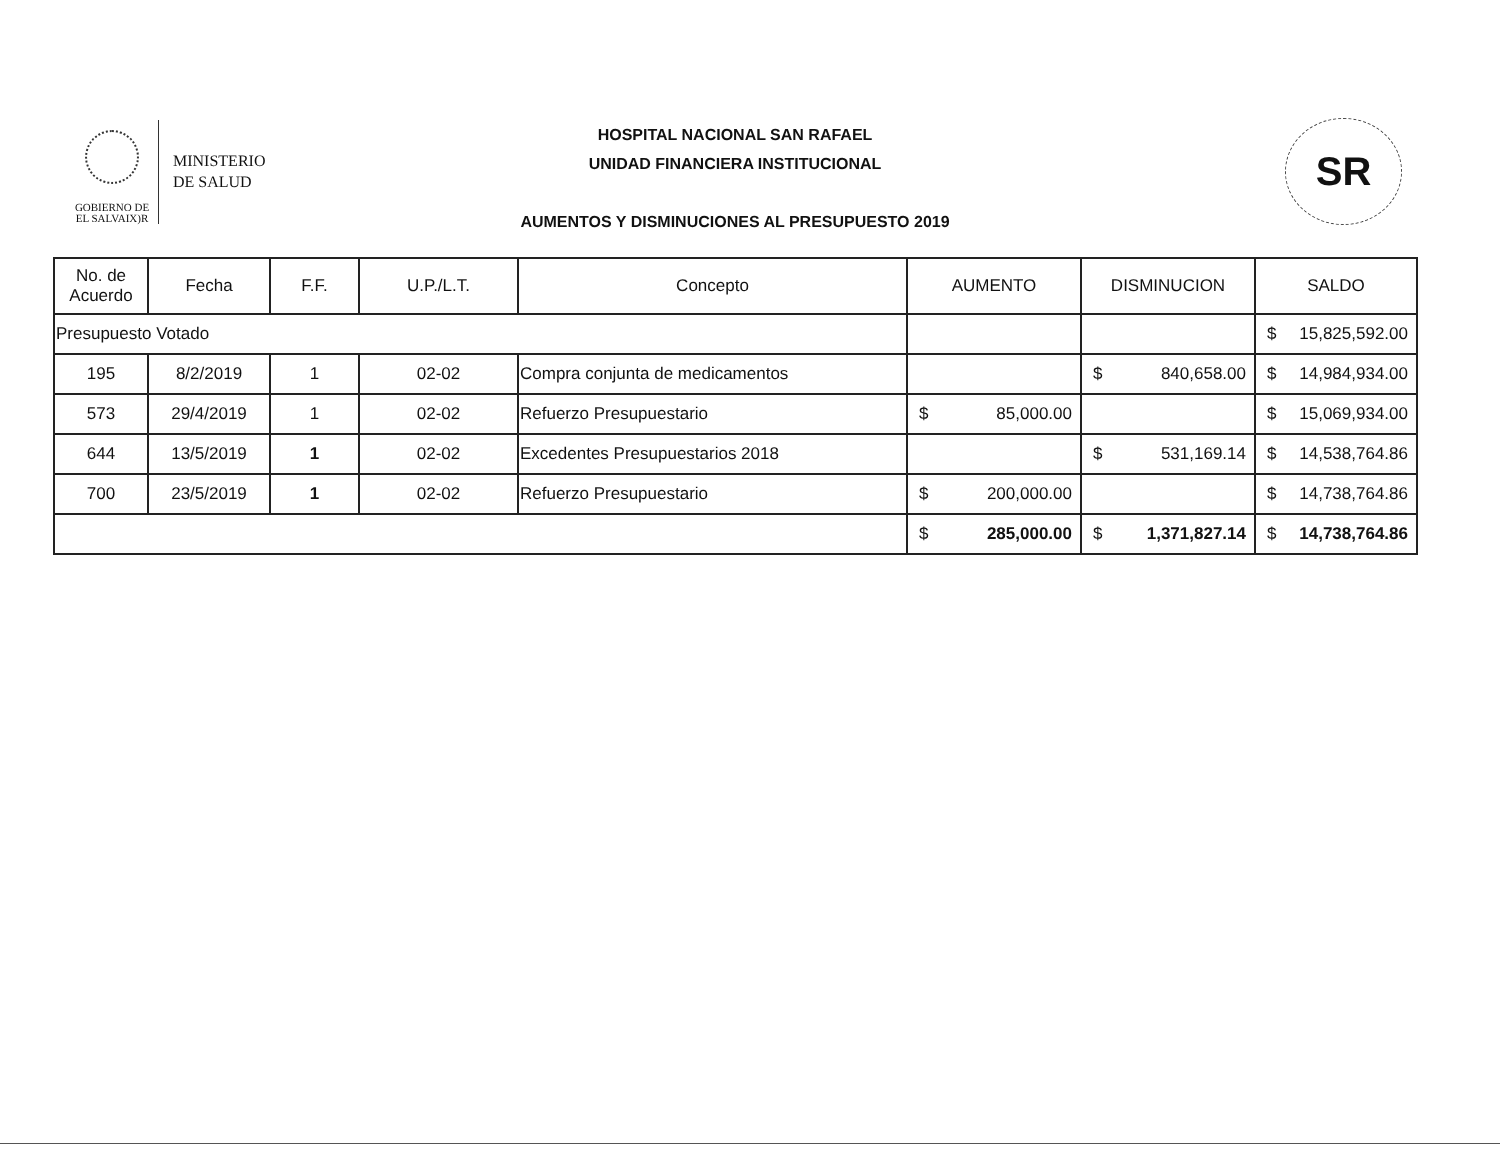GOBIERNO DE
EL SALVAIX)R
MINISTERIO
DE SALUD
HOSPITAL NACIONAL SAN RAFAEL
UNIDAD FINANCIERA INSTITUCIONAL
AUMENTOS Y DISMINUCIONES AL PRESUPUESTO 2019
SR
| No. de Acuerdo | Fecha | F.F. | U.P./L.T. | Concepto | AUMENTO | DISMINUCION | SALDO |
| --- | --- | --- | --- | --- | --- | --- | --- |
| Presupuesto Votado | | | | | | | $ 15,825,592.00 |
| 195 | 8/2/2019 | 1 | 02-02 | Compra conjunta de medicamentos | | $ 840,658.00 | $ 14,984,934.00 |
| 573 | 29/4/2019 | 1 | 02-02 | Refuerzo Presupuestario | $ 85,000.00 | | $ 15,069,934.00 |
| 644 | 13/5/2019 | 1 | 02-02 | Excedentes Presupuestarios 2018 | | $ 531,169.14 | $ 14,538,764.86 |
| 700 | 23/5/2019 | 1 | 02-02 | Refuerzo Presupuestario | $ 200,000.00 | | $ 14,738,764.86 |
| | | | | | $ 285,000.00 | $ 1,371,827.14 | $ 14,738,764.86 |